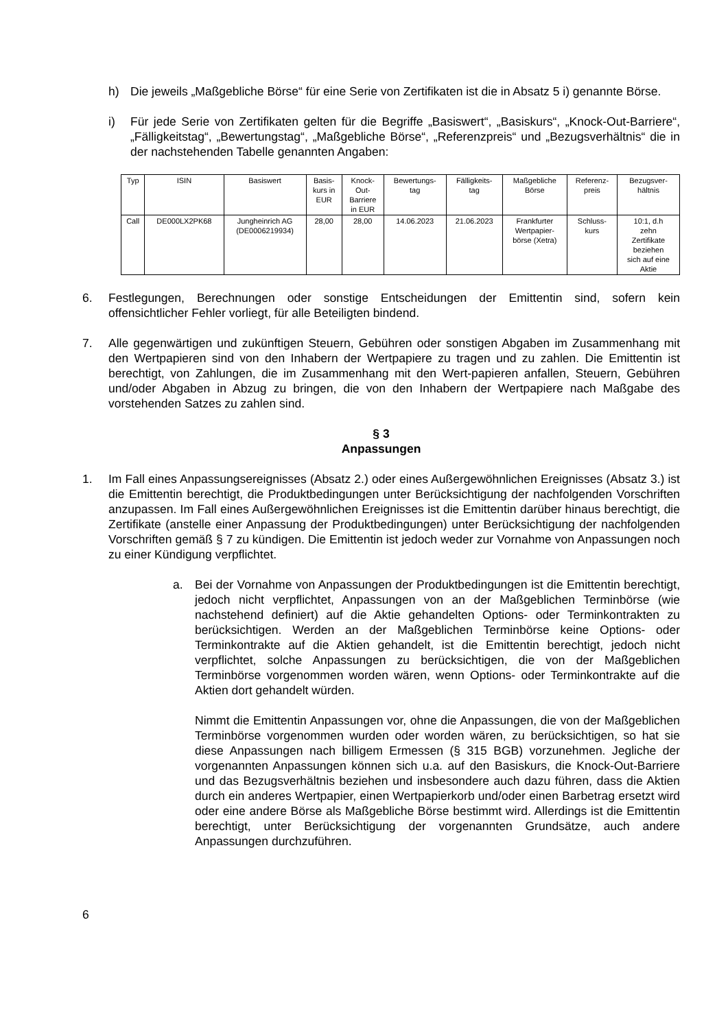h) Die jeweils „Maßgebliche Börse“ für eine Serie von Zertifikaten ist die in Absatz 5 i) genannte Börse.
i) Für jede Serie von Zertifikaten gelten für die Begriffe „Basiswert“, „Basiskurs“, „Knock-Out-Barriere“, „Fälligkeitstag“, „Bewertungstag“, „Maßgebliche Börse“, „Referenzpreis“ und „Bezugsverhältnis“ die in der nachstehenden Tabelle genannten Angaben:
| Typ | ISIN | Basiswert | Basis- kurs in EUR | Knock- Out- Barriere in EUR | Bewertungs- tag | Fälligkeits- tag | Maßgebliche Börse | Referenz- preis | Bezugsver- hältnis |
| --- | --- | --- | --- | --- | --- | --- | --- | --- | --- |
| Call | DE000LX2PK68 | Jungheinrich AG (DE0006219934) | 28,00 | 28,00 | 14.06.2023 | 21.06.2023 | Frankfurter Wertpapier- börse (Xetra) | Schluss- kurs | 10:1, d.h zehn Zertifikate beziehen sich auf eine Aktie |
6. Festlegungen, Berechnungen oder sonstige Entscheidungen der Emittentin sind, sofern kein offensichtlicher Fehler vorliegt, für alle Beteiligten bindend.
7. Alle gegenwärtigen und zukünftigen Steuern, Gebühren oder sonstigen Abgaben im Zusammenhang mit den Wertpapieren sind von den Inhabern der Wertpapiere zu tragen und zu zahlen. Die Emittentin ist berechtigt, von Zahlungen, die im Zusammenhang mit den Wert-papieren anfallen, Steuern, Gebühren und/oder Abgaben in Abzug zu bringen, die von den Inhabern der Wertpapiere nach Maßgabe des vorstehenden Satzes zu zahlen sind.
§ 3
Anpassungen
1. Im Fall eines Anpassungsereignisses (Absatz 2.) oder eines Außergewöhnlichen Ereignisses (Absatz 3.) ist die Emittentin berechtigt, die Produktbedingungen unter Berücksichtigung der nachfolgenden Vorschriften anzupassen. Im Fall eines Außergewöhnlichen Ereignisses ist die Emittentin darüber hinaus berechtigt, die Zertifikate (anstelle einer Anpassung der Produktbedingungen) unter Berücksichtigung der nachfolgenden Vorschriften gemäß § 7 zu kündigen. Die Emittentin ist jedoch weder zur Vornahme von Anpassungen noch zu einer Kündigung verpflichtet.
a. Bei der Vornahme von Anpassungen der Produktbedingungen ist die Emittentin berechtigt, jedoch nicht verpflichtet, Anpassungen von an der Maßgeblichen Terminbörse (wie nachstehend definiert) auf die Aktie gehandelten Options- oder Terminkontrakten zu berücksichtigen. Werden an der Maßgeblichen Terminbörse keine Options- oder Terminkontrakte auf die Aktien gehandelt, ist die Emittentin berechtigt, jedoch nicht verpflichtet, solche Anpassungen zu berücksichtigen, die von der Maßgeblichen Terminbörse vorgenommen worden wären, wenn Options- oder Terminkontrakte auf die Aktien dort gehandelt würden.
Nimmt die Emittentin Anpassungen vor, ohne die Anpassungen, die von der Maßgeblichen Terminbörse vorgenommen wurden oder worden wären, zu berücksichtigen, so hat sie diese Anpassungen nach billigem Ermessen (§ 315 BGB) vorzunehmen. Jegliche der vorgenannten Anpassungen können sich u.a. auf den Basiskurs, die Knock-Out-Barriere und das Bezugsverhältnis beziehen und insbesondere auch dazu führen, dass die Aktien durch ein anderes Wertpapier, einen Wertpapierkorb und/oder einen Barbetrag ersetzt wird oder eine andere Börse als Maßgebliche Börse bestimmt wird. Allerdings ist die Emittentin berechtigt, unter Berücksichtigung der vorgenannten Grundsätze, auch andere Anpassungen durchzuführen.
6